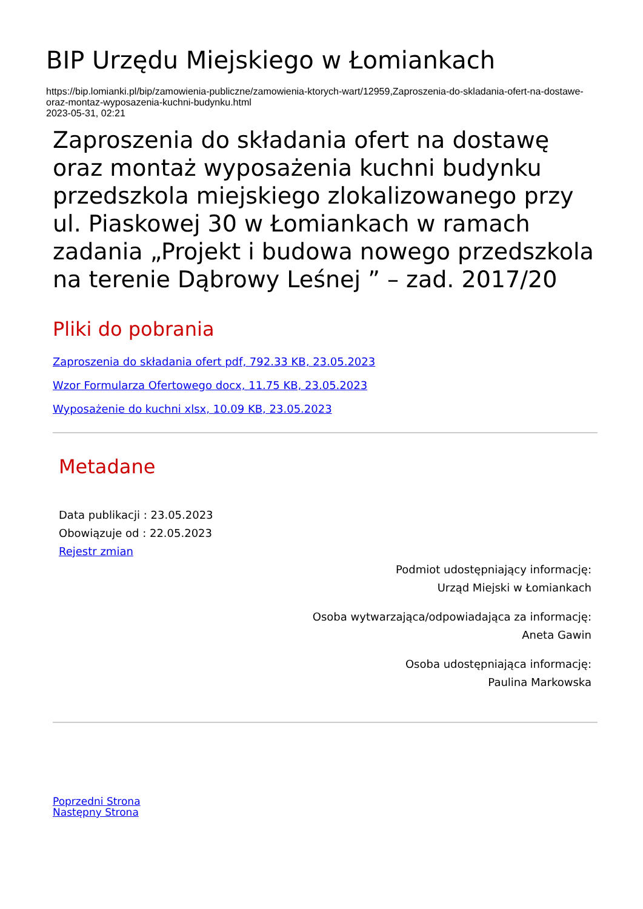BIP Urzędu Miejskiego w Łomiankach
https://bip.lomianki.pl/bip/zamowienia-publiczne/zamowienia-ktorych-wart/12959,Zaproszenia-do-skladania-ofert-na-dostawe-oraz-montaz-wyposazenia-kuchni-budynku.html
2023-05-31, 02:21
Zaproszenia do składania ofert na dostawę oraz montaż wyposażenia kuchni budynku przedszkola miejskiego zlokalizowanego przy ul. Piaskowej 30 w Łomiankach w ramach zadania „Projekt i budowa nowego przedszkola na terenie Dąbrowy Leśnej ” – zad. 2017/20
Pliki do pobrania
Zaproszenia do składania ofert pdf, 792.33 KB, 23.05.2023
Wzor Formularza Ofertowego docx, 11.75 KB, 23.05.2023
Wyposażenie do kuchni xlsx, 10.09 KB, 23.05.2023
Metadane
Data publikacji : 23.05.2023
Obowiązuje od : 22.05.2023
Rejestr zmian
Podmiot udostępniający informację:
Urząd Miejski w Łomiankach
Osoba wytwarzająca/odpowiadająca za informację:
Aneta Gawin
Osoba udostępniająca informację:
Paulina Markowska
Poprzedni Strona
Następny Strona